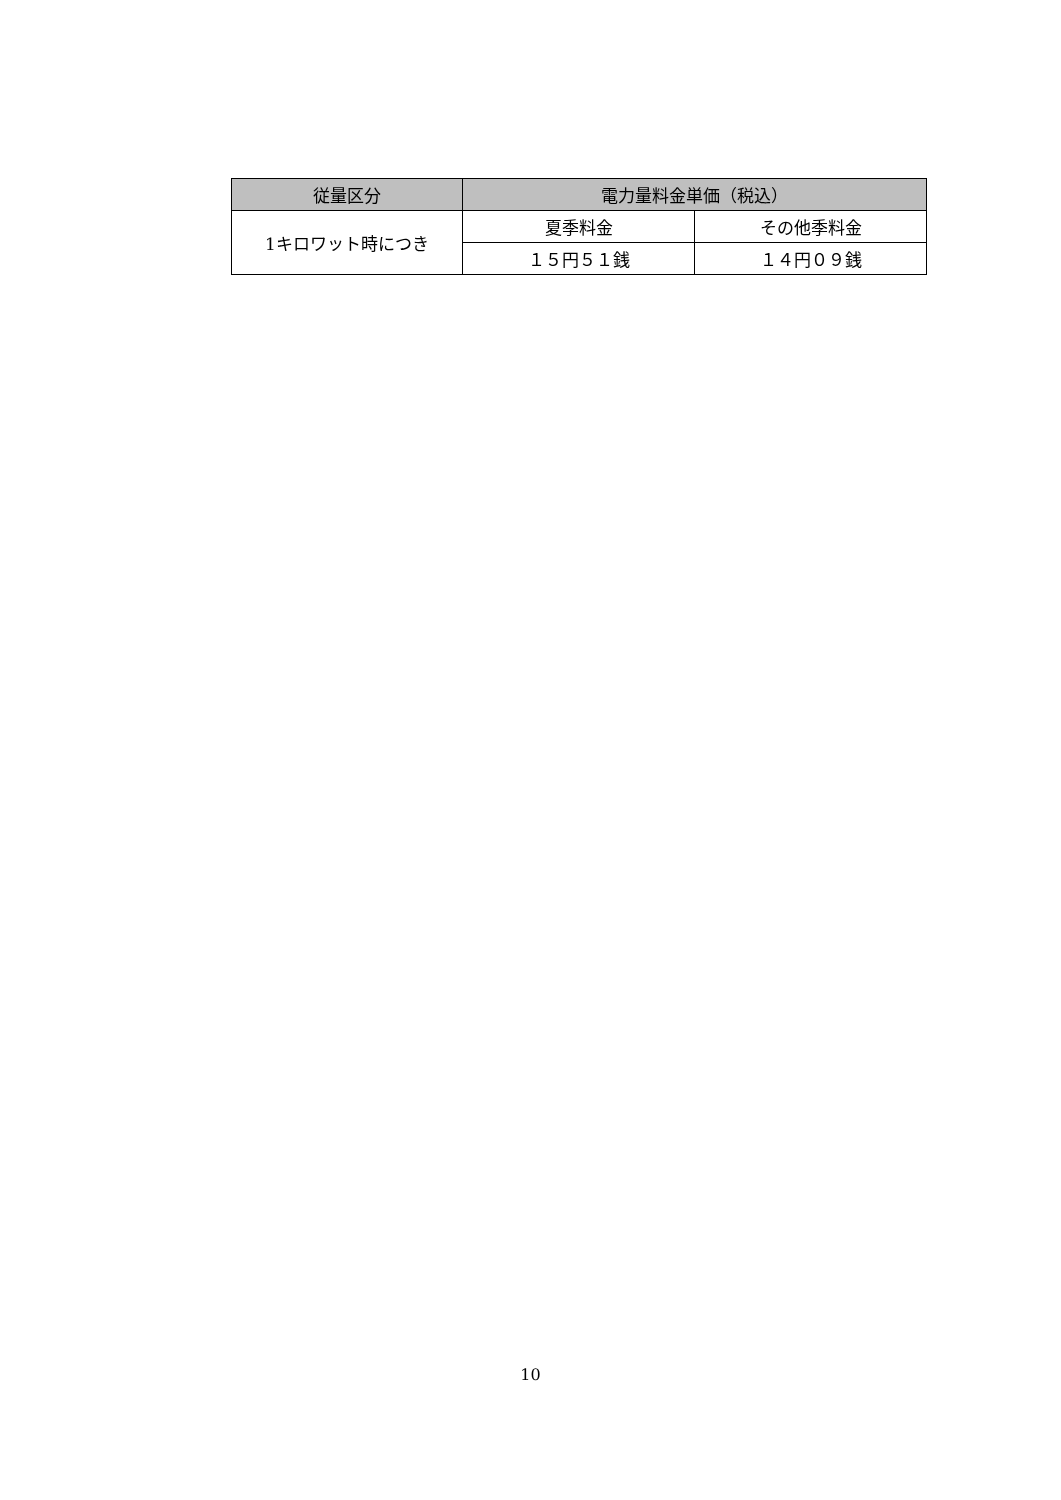| 従量区分 | 電力量料金単価（税込） | |
| --- | --- | --- |
| 1キロワット時につき | 夏季料金 | その他季料金 |
| | １５円５１銭 | １４円０９銭 |
10